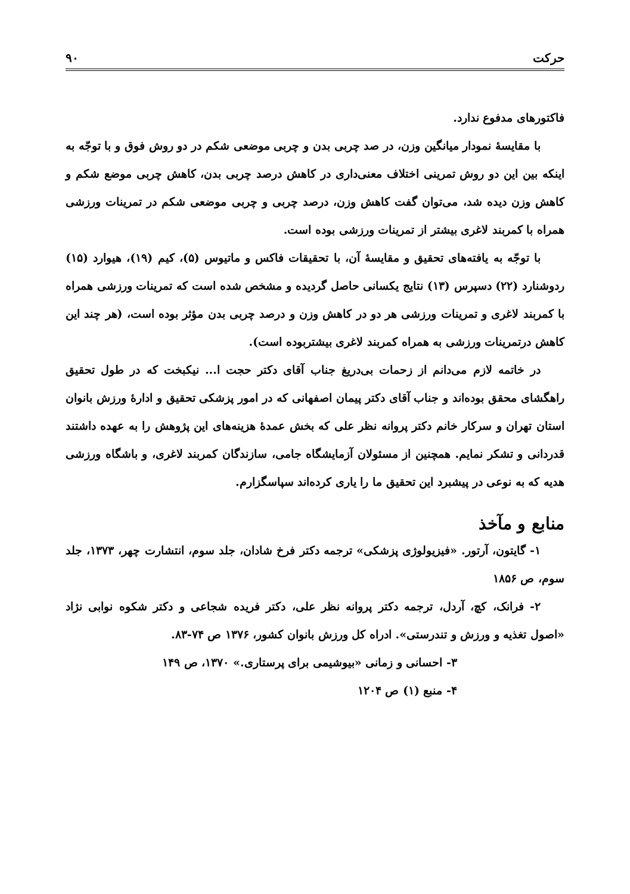حرکت ۹۰
فاکتورهای مدفوع ندارد.
با مقایسهٔ نمودار میانگین وزن، در صد چربی بدن و چربی موضعی شکم در دو روش فوق و با توجّه به اینکه بین این دو روش تمرینی اختلاف معنی‌داری در کاهش درصد چربی بدن، کاهش چربی موضع شکم و کاهش وزن دیده شد، می‌توان گفت کاهش وزن، درصد چربی و چربی موضعی شکم در تمرینات ورزشی همراه با کمربند لاغری بیشتر از تمرینات ورزشی بوده است.
با توجّه به یافته‌های تحقیق و مقایسهٔ آن، با تحقیقات فاکس و ماتیوس (۵)، کیم (۱۹)، هیوارد (۱۵) ردوشنارد (۲۲) دسپرس (۱۳) نتایج یکسانی حاصل گردیده و مشخص شده است که تمرینات ورزشی همراه با کمربند لاغری و تمرینات ورزشی هر دو در کاهش وزن و درصد چربی بدن مؤثر بوده است، (هر چند این کاهش درتمرینات ورزشی به همراه کمربند لاغری بیشتربوده است).
در خاتمه لازم می‌دانم از زحمات بی‌دریغ جناب آقای دکتر حجت ا... نیکبخت که در طول تحقیق راهگشای محقق بوده‌اند و جناب آقای دکتر پیمان اصفهانی که در امور پزشکی تحقیق و ادارهٔ ورزش بانوان استان تهران و سرکار خانم دکتر پروانه نظر علی که بخش عمدهٔ هزینه‌های این پژوهش را به عهده داشتند قدردانی و تشکر نمایم. همچنین از مسئولان آزمایشگاه جامی، سازندگان کمربند لاغری، و باشگاه ورزشی هدیه که به نوعی در پیشبرد این تحقیق ما را یاری کرده‌اند سپاسگزارم.
منابع و مآخذ
۱- گایتون، آرتور. «فیزیولوژی پزشکی» ترجمه دکتر فرخ شادان، جلد سوم، انتشارت چهر، ۱۳۷۳، جلد سوم، ص ۱۸۵۶
۲- فرانک، کچ، آردل، ترجمه دکتر پروانه نظر علی، دکتر فریده شجاعی و دکتر شکوه نوابی نژاد «اصول تغذیه و ورزش و تندرستی». ادراه کل ورزش بانوان کشور، ۱۳۷۶ ص ۷۴-۸۳.
۳- احسانی و زمانی «بیوشیمی برای پرستاری.» ۱۳۷۰، ص ۱۴۹
۴- منبع (۱) ص ۱۲۰۴